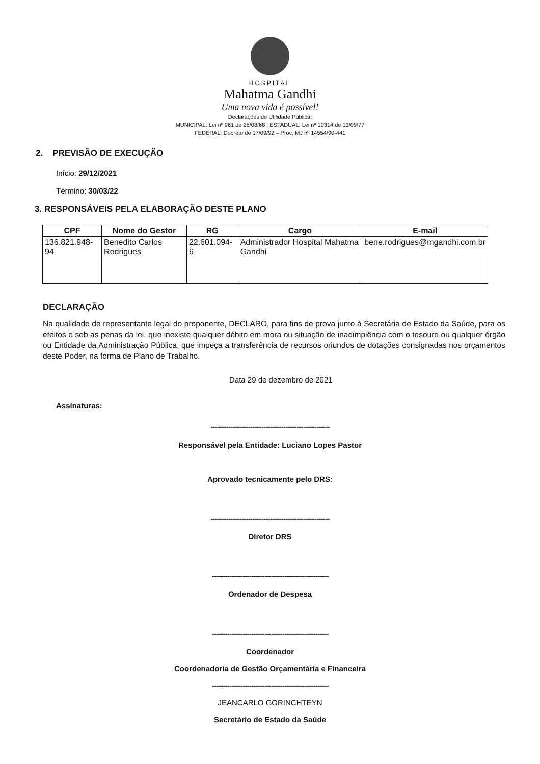HOSPITAL
Mahatma Gandhi
Uma nova vida é possível!
Declarações de Utilidade Pública:
MUNICIPAL: Lei nº 961 de 28/08/68 | ESTADUAL: Lei nº 10314 de 13/09/77
FEDERAL: Decreto de 17/09/92 – Proc. MJ nº 14554/90-441
2. PREVISÃO DE EXECUÇÃO
Início: 29/12/2021
Término: 30/03/22
3. RESPONSÁVEIS PELA ELABORAÇÃO DESTE PLANO
| CPF | Nome do Gestor | RG | Cargo | E-mail |
| --- | --- | --- | --- | --- |
| 136.821.948-94 | Benedito Carlos Rodrigues | 22.601.094-6 | Administrador Hospital Mahatma Gandhi | bene.rodrigues@mgandhi.com.br |
DECLARAÇÃO
Na qualidade de representante legal do proponente, DECLARO, para fins de prova junto à Secretária de Estado da Saúde, para os efeitos e sob as penas da lei, que inexiste qualquer débito em mora ou situação de inadimplência com o tesouro ou qualquer órgão ou Entidade da Administração Pública, que impeça a transferência de recursos oriundos de dotações consignadas nos orçamentos deste Poder, na forma de Plano de Trabalho.
Data 29 de dezembro de 2021
Assinaturas:
------------------------------------------------------
Responsável pela Entidade: Luciano Lopes Pastor
Aprovado tecnicamente pelo DRS:
------------------------------------------------------
Diretor DRS
-----------------------------------------------------
Ordenador de Despesa
-----------------------------------------------------
Coordenador
Coordenadoria de Gestão Orçamentária e Financeira
-----------------------------------------------------
JEANCARLO GORINCHTEYN
Secretário de Estado da Saúde